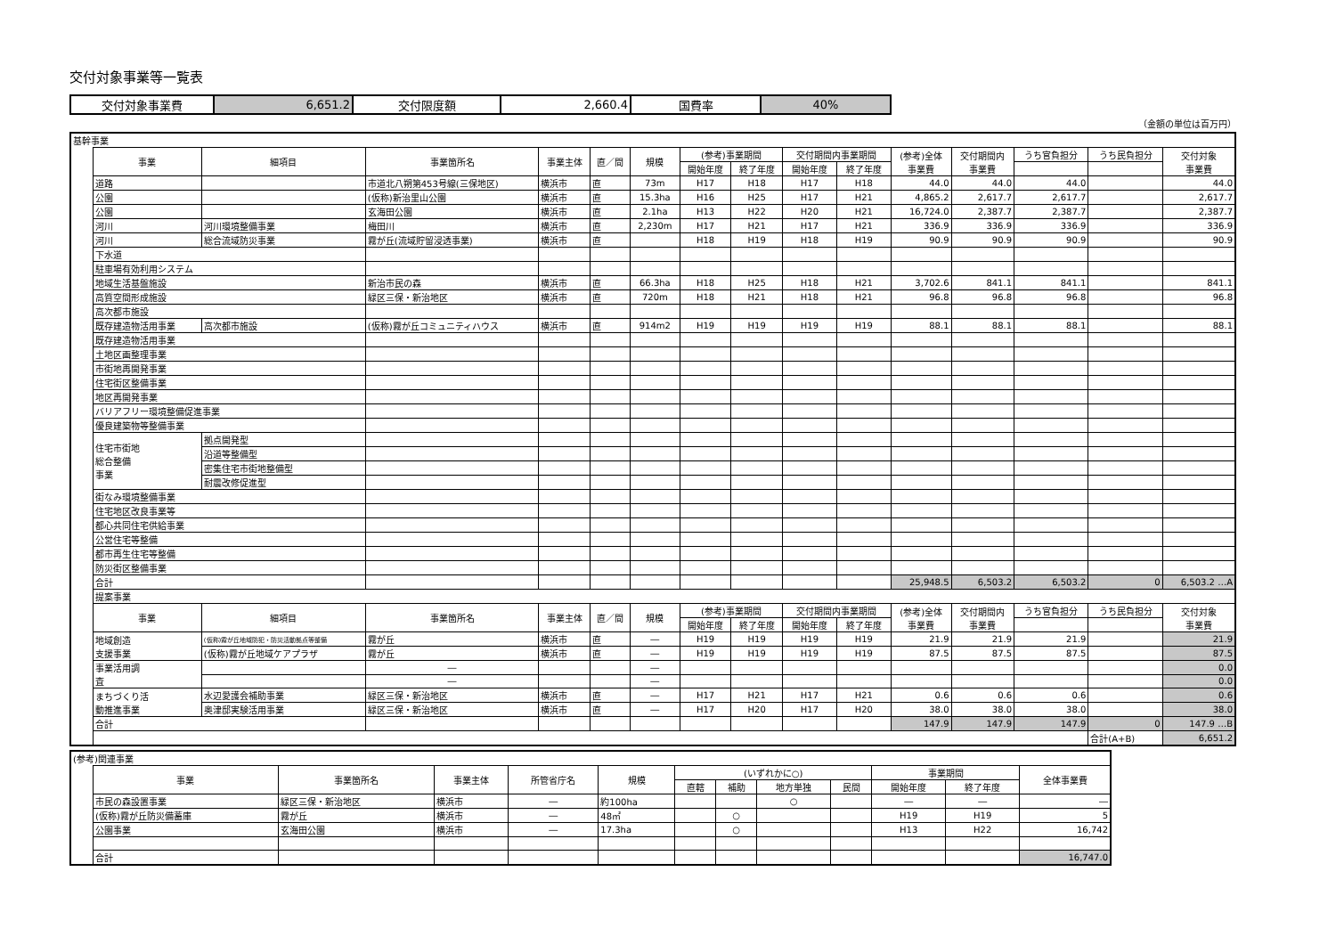交付対象事業等一覧表
| 交付対象事業費 | 6,651.2 | 交付限度額 | 2,660.4 | 国費率 | 40% |
（金額の単位は百万円）
| 基幹事業 | | | | | | | | | | | | | | | |
| | 事業 | 細項目 | 事業箇所名 | 事業主体 | 直／間 | 規模 | (参考)事業期間 | | 交付期間内事業期間 | | (参考)全体 事業費 | 交付期間内 事業費 | うち官負担分 | うち民負担分 | 交付対象 事業費 |
| | | | | | | | 開始年度 | 終了年度 | 開始年度 | 終了年度 | | | | | |
| | 道路 | | 市道北八朔第453号線(三保地区) | 横浜市 | 直 | 73m | H17 | H18 | H17 | H18 | 44.0 | 44.0 | 44.0 | | 44.0 |
| | 公園 | | (仮称)新治里山公園 | 横浜市 | 直 | 15.3ha | H16 | H25 | H17 | H21 | 4,865.2 | 2,617.7 | 2,617.7 | | 2,617.7 |
| | 公園 | | 玄海田公園 | 横浜市 | 直 | 2.1ha | H13 | H22 | H20 | H21 | 16,724.0 | 2,387.7 | 2,387.7 | | 2,387.7 |
| | 河川 | 河川環境整備事業 | 梅田川 | 横浜市 | 直 | 2,230m | H17 | H21 | H17 | H21 | 336.9 | 336.9 | 336.9 | | 336.9 |
| | 河川 | 総合流域防災事業 | 霧が丘(流域貯留浸透事業) | 横浜市 | 直 | | H18 | H19 | H18 | H19 | 90.9 | 90.9 | 90.9 | | 90.9 |
| | 下水道 | | | | | | | | | | | | | | |
| | 駐車場有効利用システム | | | | | | | | | | | | | | |
| | 地域生活基盤施設 | | 新治市民の森 | 横浜市 | 直 | 66.3ha | H18 | H25 | H18 | H21 | 3,702.6 | 841.1 | 841.1 | | 841.1 |
| | 高質空間形成施設 | | 緑区三保・新治地区 | 横浜市 | 直 | 720m | H18 | H21 | H18 | H21 | 96.8 | 96.8 | 96.8 | | 96.8 |
| | 高次都市施設 | | | | | | | | | | | | | | |
| | 既存建造物活用事業 | 高次都市施設 | (仮称)霧が丘コミュニティハウス | 横浜市 | 直 | 914m2 | H19 | H19 | H19 | H19 | 88.1 | 88.1 | 88.1 | | 88.1 |
| | 既存建造物活用事業 | | | | | | | | | | | | | | |
| | 土地区画整理事業 | | | | | | | | | | | | | | |
| | 市街地再開発事業 | | | | | | | | | | | | | | |
| | 住宅街区整備事業 | | | | | | | | | | | | | | |
| | 地区再開発事業 | | | | | | | | | | | | | | |
| | バリアフリー環境整備促進事業 | | | | | | | | | | | | | | |
| | 優良建築物等整備事業 | | | | | | | | | | | | | | |
| | 住宅市街地 総合整備 事業 | 拠点開発型 | | | | | | | | | | | | | |
| | | 沿道等整備型 | | | | | | | | | | | | | |
| | | 密集住宅市街地整備型 | | | | | | | | | | | | | |
| | | 耐震改修促進型 | | | | | | | | | | | | | |
| | 街なみ環境整備事業 | | | | | | | | | | | | | | |
| | 住宅地区改良事業等 | | | | | | | | | | | | | | |
| | 都心共同住宅供給事業 | | | | | | | | | | | | | | |
| | 公営住宅等整備 | | | | | | | | | | | | | | |
| | 都市再生住宅等整備 | | | | | | | | | | | | | | |
| | 防災街区整備事業 | | | | | | | | | | | | | | |
| | 合計 | | | | | | | | | | 25,948.5 | 6,503.2 | 6,503.2 | 0 | 6,503.2 …A |
| | 提案事業 | | | | | | | | | | | | | | |
| | 事業 | 細項目 | 事業箇所名 | 事業主体 | 直／間 | 規模 | (参考)事業期間 | | 交付期間内事業期間 | | (参考)全体 事業費 | 交付期間内 事業費 | うち官負担分 | うち民負担分 | 交付対象 事業費 |
| | | | | | | | 開始年度 | 終了年度 | 開始年度 | 終了年度 | | | | | |
| | 地域創造 支援事業 | (仮称)霧が丘地域防犯・防災活動拠点等整備 | 霧が丘 | 横浜市 | 直 | ― | H19 | H19 | H19 | H19 | 21.9 | 21.9 | 21.9 | | 21.9 |
| | | (仮称)霧が丘地域ケアプラザ | 霧が丘 | 横浜市 | 直 | ― | H19 | H19 | H19 | H19 | 87.5 | 87.5 | 87.5 | | 87.5 |
| | 事業活用調 査 | | ― | | | ― | | | | | | | | | 0.0 |
| | | | ― | | | ― | | | | | | | | | 0.0 |
| | まちづくり活 動推進事業 | 水辺愛護会補助事業 | 緑区三保・新治地区 | 横浜市 | 直 | ― | H17 | H21 | H17 | H21 | 0.6 | 0.6 | 0.6 | | 0.6 |
| | | 奥津邸実験活用事業 | 緑区三保・新治地区 | 横浜市 | 直 | ― | H17 | H20 | H17 | H20 | 38.0 | 38.0 | 38.0 | | 38.0 |
| | 合計 | | | | | | | | | | 147.9 | 147.9 | 147.9 | 0 | 147.9 …B |
| | | | | | | | | | | | | | | 合計(A+B) | 6,651.2 |
| (参考)関連事業 | | | | | | | | | | | | |
| | 事業 | 事業箇所名 | 事業主体 | 所管省庁名 | 規模 | (いずれかに○) | | | | 事業期間 | | 全体事業費 |
| | | | | | | 直轄 | 補助 | 地方単独 | 民間 | 開始年度 | 終了年度 | |
| | 市民の森設置事業 | 緑区三保・新治地区 | 横浜市 | ― | 約100ha | | | ○ | | ― | ― | ― |
| | (仮称)霧が丘防災備蓄庫 | 霧が丘 | 横浜市 | ― | 48㎡ | | ○ | | | H19 | H19 | 5 |
| | 公園事業 | 玄海田公園 | 横浜市 | ― | 17.3ha | | ○ | | | H13 | H22 | 16,742 |
| | 合計 | | | | | | | | | | | 16,747.0 |